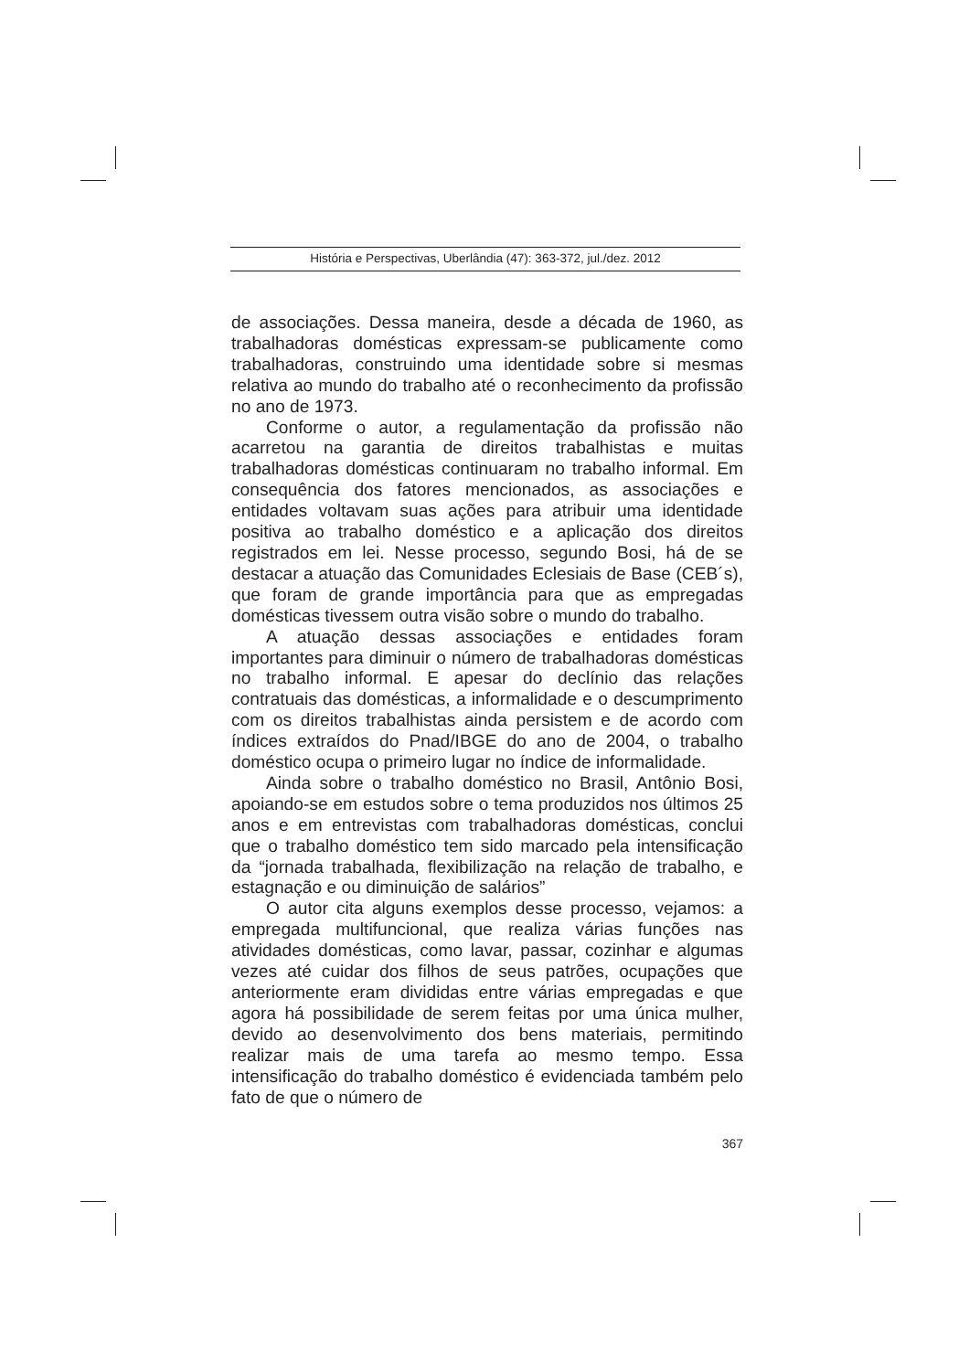História e Perspectivas, Uberlândia (47): 363-372, jul./dez. 2012
de associações. Dessa maneira, desde a década de 1960, as trabalhadoras domésticas expressam-se publicamente como trabalhadoras, construindo uma identidade sobre si mesmas relativa ao mundo do trabalho até o reconhecimento da profissão no ano de 1973.
Conforme o autor, a regulamentação da profissão não acarretou na garantia de direitos trabalhistas e muitas trabalhadoras domésticas continuaram no trabalho informal. Em consequência dos fatores mencionados, as associações e entidades voltavam suas ações para atribuir uma identidade positiva ao trabalho doméstico e a aplicação dos direitos registrados em lei. Nesse processo, segundo Bosi, há de se destacar a atuação das Comunidades Eclesiais de Base (CEB´s), que foram de grande importância para que as empregadas domésticas tivessem outra visão sobre o mundo do trabalho.
A atuação dessas associações e entidades foram importantes para diminuir o número de trabalhadoras domésticas no trabalho informal. E apesar do declínio das relações contratuais das domésticas, a informalidade e o descumprimento com os direitos trabalhistas ainda persistem e de acordo com índices extraídos do Pnad/IBGE do ano de 2004, o trabalho doméstico ocupa o primeiro lugar no índice de informalidade.
Ainda sobre o trabalho doméstico no Brasil, Antônio Bosi, apoiando-se em estudos sobre o tema produzidos nos últimos 25 anos e em entrevistas com trabalhadoras domésticas, conclui que o trabalho doméstico tem sido marcado pela intensificação da “jornada trabalhada, flexibilização na relação de trabalho, e estagnação e ou diminuição de salários”
O autor cita alguns exemplos desse processo, vejamos: a empregada multifuncional, que realiza várias funções nas atividades domésticas, como lavar, passar, cozinhar e algumas vezes até cuidar dos filhos de seus patrões, ocupações que anteriormente eram divididas entre várias empregadas e que agora há possibilidade de serem feitas por uma única mulher, devido ao desenvolvimento dos bens materiais, permitindo realizar mais de uma tarefa ao mesmo tempo. Essa intensificação do trabalho doméstico é evidenciada também pelo fato de que o número de
367